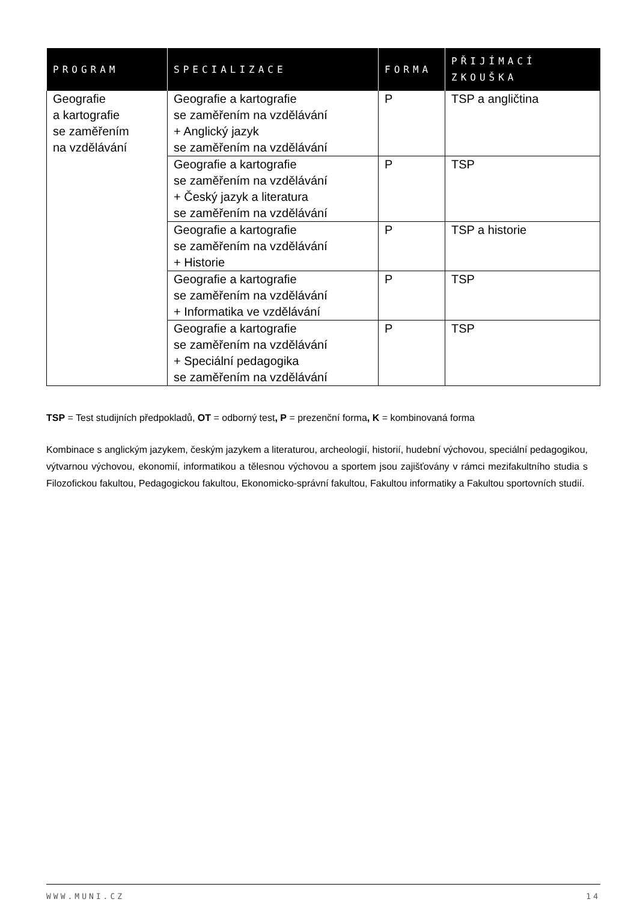| PROGRAM | SPECIALIZACE | FORMA | PŘIJÍMACÍ ZKOUŠKA |
| --- | --- | --- | --- |
| Geografie a kartografie se zaměřením na vzdělávání | Geografie a kartografie se zaměřením na vzdělávání + Anglický jazyk se zaměřením na vzdělávání | P | TSP a angličtina |
| | Geografie a kartografie se zaměřením na vzdělávání + Český jazyk a literatura se zaměřením na vzdělávání | P | TSP |
| | Geografie a kartografie se zaměřením na vzdělávání + Historie | P | TSP a historie |
| | Geografie a kartografie se zaměřením na vzdělávání + Informatika ve vzdělávání | P | TSP |
| | Geografie a kartografie se zaměřením na vzdělávání + Speciální pedagogika se zaměřením na vzdělávání | P | TSP |
TSP = Test studijních předpokladů, OT = odborný test, P = prezenční forma, K = kombinovaná forma
Kombinace s anglickým jazykem, českým jazykem a literaturou, archeologií, historií, hudební výchovou, speciální pedagogikou, výtvarnou výchovou, ekonomií, informatikou a tělesnou výchovou a sportem jsou zajišťovány v rámci mezifakultního studia s Filozofickou fakultou, Pedagogickou fakultou, Ekonomicko-správní fakultou, Fakultou informatiky a Fakultou sportovních studií.
WWW.MUNI.CZ 14